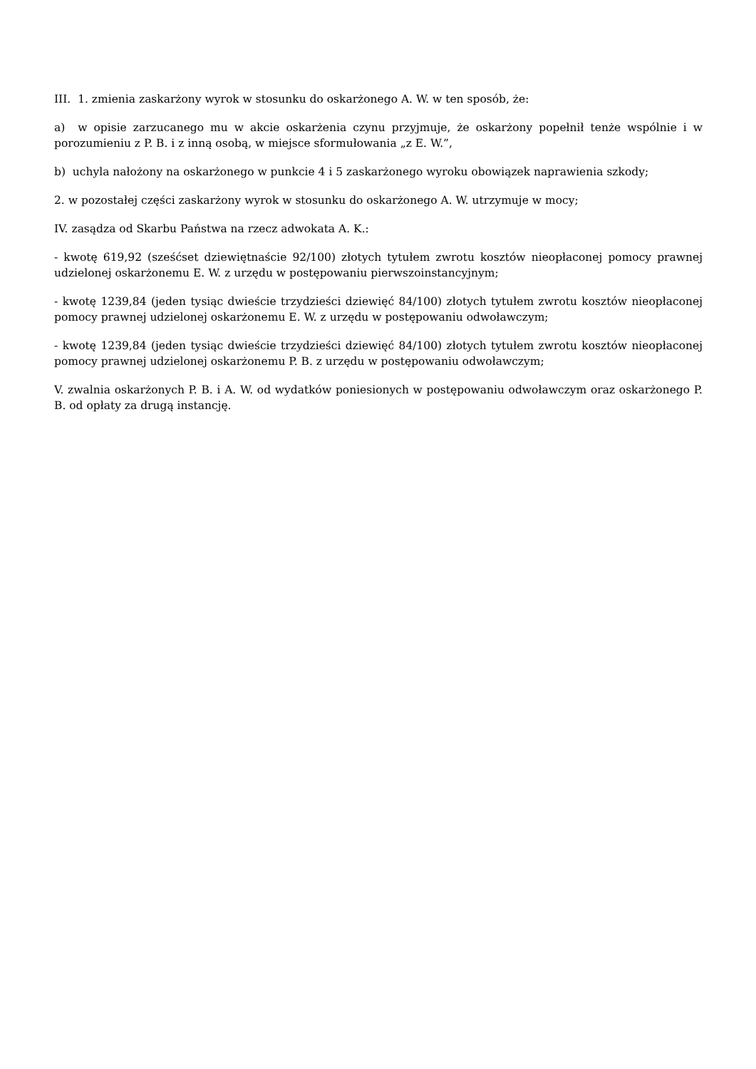III. 1. zmienia zaskarżony wyrok w stosunku do oskarżonego A. W. w ten sposób, że:
a) w opisie zarzucanego mu w akcie oskarżenia czynu przyjmuje, że oskarżony popełnił tenże wspólnie i w porozumieniu z P. B. i z inną osobą, w miejsce sformułowania „z E. W.”,
b) uchyla nałożony na oskarżonego w punkcie 4 i 5 zaskarżonego wyroku obowiązek naprawienia szkody;
2. w pozostałej części zaskarżony wyrok w stosunku do oskarżonego A. W. utrzymuje w mocy;
IV. zasądza od Skarbu Państwa na rzecz adwokata A. K.:
- kwotę 619,92 (sześćset dziewiętnaście 92/100) złotych tytułem zwrotu kosztów nieopłaconej pomocy prawnej udzielonej oskarżonemu E. W. z urzędu w postępowaniu pierwszoinstancyjnym;
- kwotę 1239,84 (jeden tysiąc dwieście trzydzieści dziewięć 84/100) złotych tytułem zwrotu kosztów nieopłaconej pomocy prawnej udzielonej oskarżonemu E. W. z urzędu w postępowaniu odwoławczym;
- kwotę 1239,84 (jeden tysiąc dwieście trzydzieści dziewięć 84/100) złotych tytułem zwrotu kosztów nieopłaconej pomocy prawnej udzielonej oskarżonemu P. B. z urzędu w postępowaniu odwoławczym;
V. zwalnia oskarżonych P. B. i A. W. od wydatków poniesionych w postępowaniu odwoławczym oraz oskarżonego P. B. od opłaty za drugą instancję.